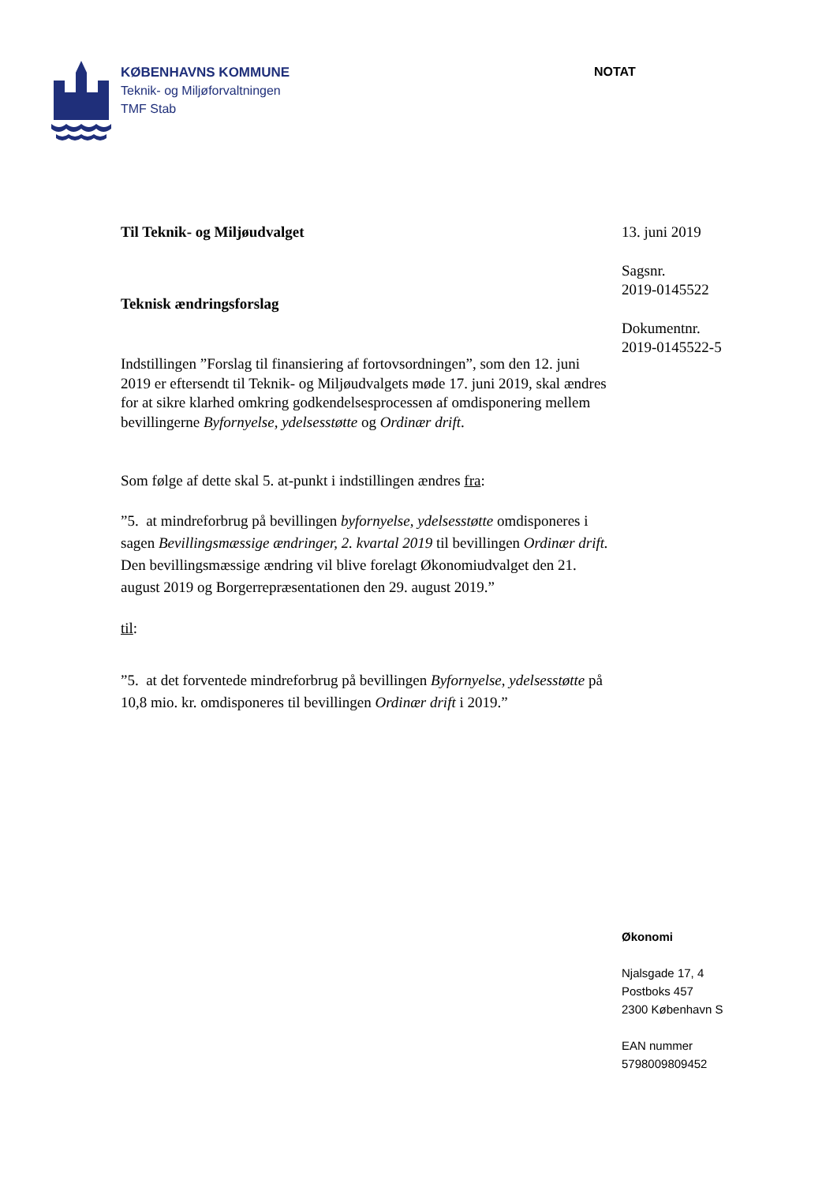KØBENHAVNS KOMMUNE
Teknik- og Miljøforvaltningen
TMF Stab
NOTAT
Til Teknik- og Miljøudvalget
Teknisk ændringsforslag
Indstillingen ”Forslag til finansiering af fortovsordningen”, som den 12. juni 2019 er eftersendt til Teknik- og Miljøudvalgets møde 17. juni 2019, skal ændres for at sikre klarhed omkring godkendelsesprocessen af omdisponering mellem bevillingerne Byfornyelse, ydelsesstøtte og Ordinær drift.
Som følge af dette skal 5. at-punkt i indstillingen ændres fra:
”5. at mindreforbrug på bevillingen byfornyelse, ydelsesstøtte omdisponeres i sagen Bevillingsmæssige ændringer, 2. kvartal 2019 til bevillingen Ordinær drift. Den bevillingsmæssige ændring vil blive forelagt Økonomiudvalget den 21. august 2019 og Borgerrepræsentationen den 29. august 2019.”
til:
”5. at det forventede mindreforbrug på bevillingen Byfornyelse, ydelsesstøtte på 10,8 mio. kr. omdisponeres til bevillingen Ordinær drift i 2019.”
13. juni 2019
Sagsnr.
2019-0145522
Dokumentnr.
2019-0145522-5
Økonomi
Njalsgade 17, 4
Postboks 457
2300 København S
EAN nummer
5798009809452